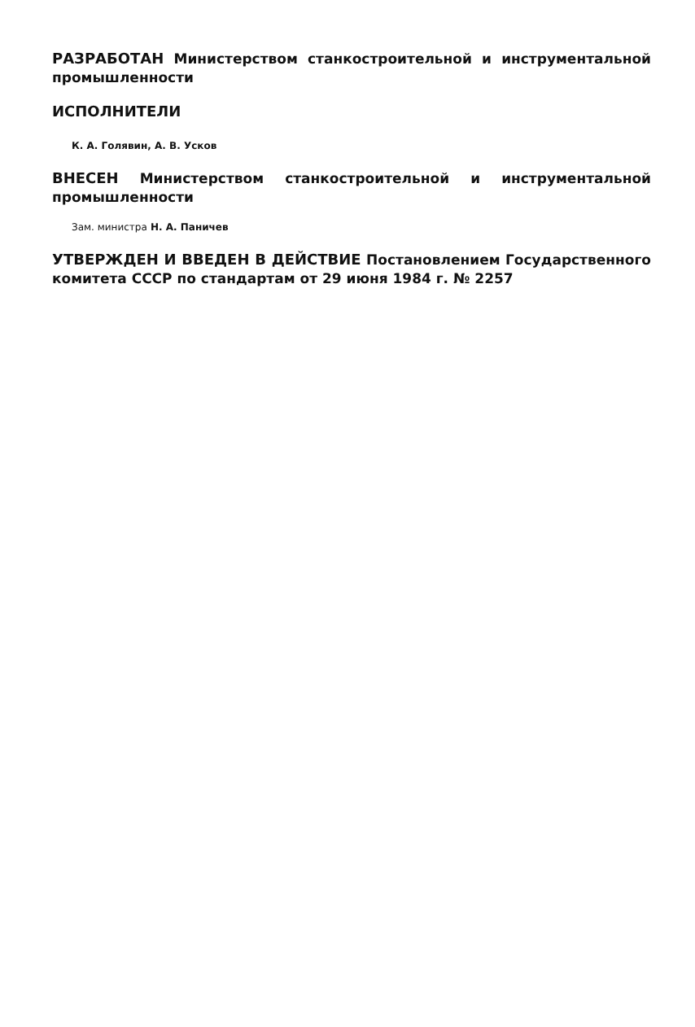РАЗРАБОТАН Министерством станкостроительной и инструментальной промышленности
ИСПОЛНИТЕЛИ
К. А. Голявин, А. В. Усков
ВНЕСЕН Министерством станкостроительной и инструментальной промышленности
Зам. министра Н. А. Паничев
УТВЕРЖДЕН И ВВЕДЕН В ДЕЙСТВИЕ Постановлением Государственного комитета СССР по стандартам от 29 июня 1984 г. № 2257